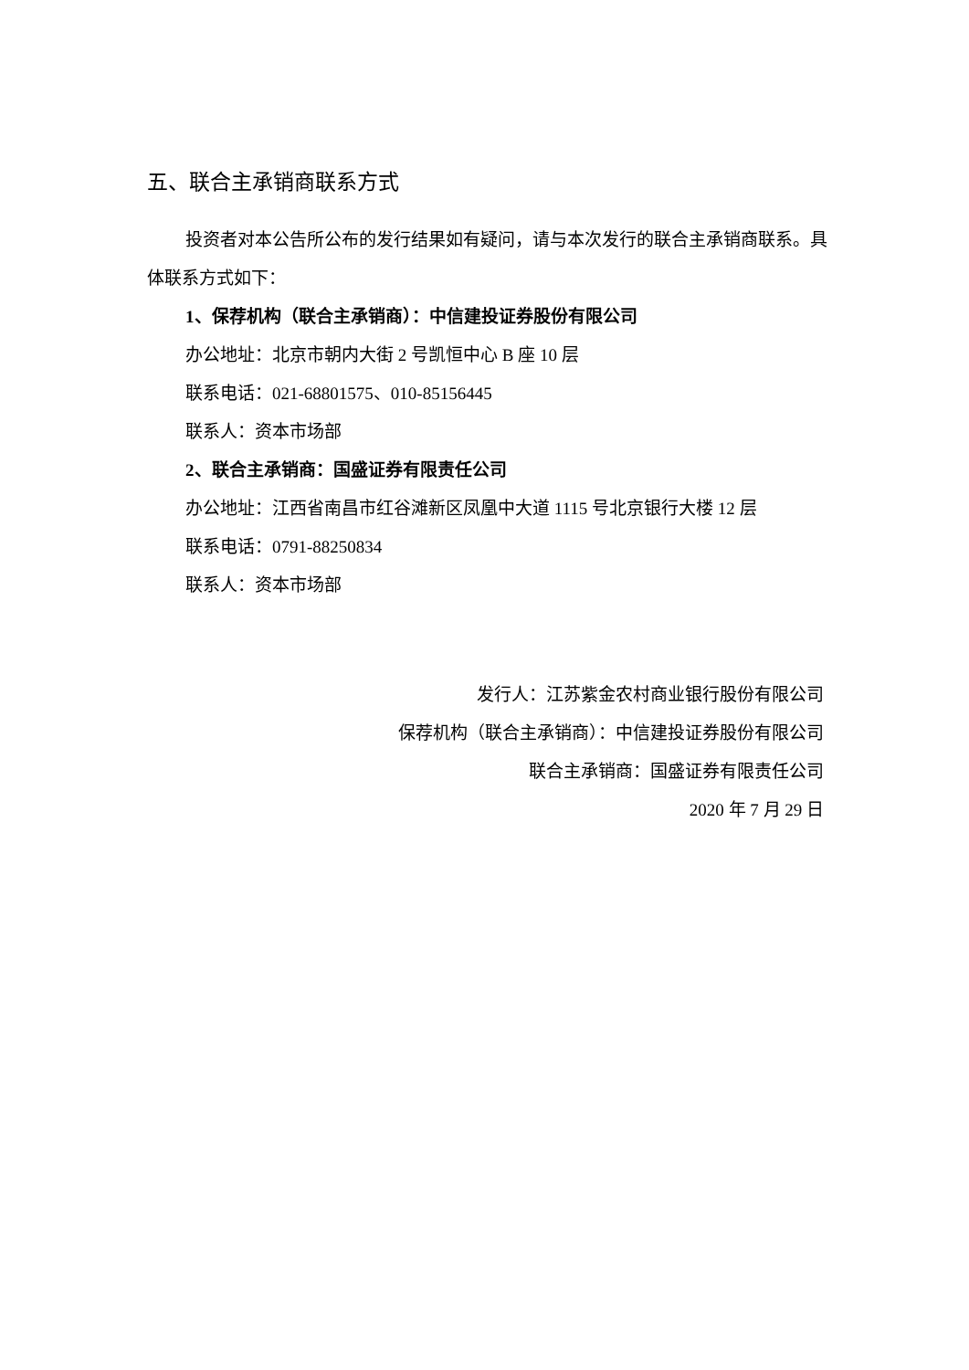五、联合主承销商联系方式
投资者对本公告所公布的发行结果如有疑问，请与本次发行的联合主承销商联系。具体联系方式如下：
1、保荐机构（联合主承销商）：中信建投证券股份有限公司
办公地址：北京市朝内大街 2 号凯恒中心 B 座 10 层
联系电话：021-68801575、010-85156445
联系人：资本市场部
2、联合主承销商：国盛证券有限责任公司
办公地址：江西省南昌市红谷滩新区凤凰中大道 1115 号北京银行大楼 12 层
联系电话：0791-88250834
联系人：资本市场部
发行人：江苏紫金农村商业银行股份有限公司
保荐机构（联合主承销商）：中信建投证券股份有限公司
联合主承销商：国盛证券有限责任公司
2020 年 7 月 29 日